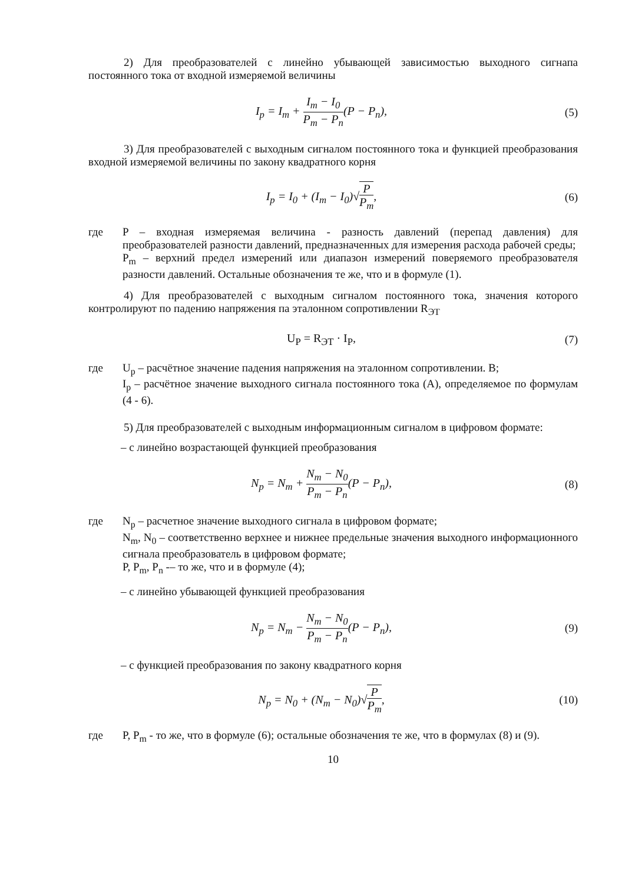2) Для преобразователей с линейно убывающей зависимостью выходного сигнапа постоянного тока от входной измеряемой величины
I<sub>p</sub> = I<sub>m</sub> + I<sub>m</sub> − I<sub>0</sub> P<sub>m</sub> − P<sub>n</sub>(P − P<sub>n</sub>),
(5)
3) Для преобразователей с выходным сигналом постоянного тока и функцией преобразования входной измеряемой величины по закону квадратного корня
I<sub>p</sub> = I<sub>0</sub> + (I<sub>m</sub> − I<sub>0</sub>)√P P<sub>m</sub>, (6)
где P – входная измеряемая величина - разность давлений (перепад давления) для преобразователей разности давлений, предназначенных для измерения расхода рабочей среды;
P<sub>m</sub> – верхний предел измерений или диапазон измерений поверяемого преобразователя разности давлений. Остальные обозначения те же, что и в формуле (1).
4) Для преобразователей с выходным сигналом постоянного тока, значения которого контролируют по падению напряжения па эталонном сопротивлении R<sub>ЭТ</sub>
U<sub>P</sub> = R<sub>ЭТ</sub> · I<sub>P</sub>, (7)
где U<sub>p</sub> – расчётное значение падения напряжения на эталонном сопротивлении. В;
I<sub>p</sub> – расчётное значение выходного сигнала постоянного тока (А), определяемое по формулам (4 - 6).
5) Для преобразователей с выходным информационным сигналом в цифровом формате:
– с линейно возрастающей функцией преобразования
N<sub>p</sub> = N<sub>m</sub> + N<sub>m</sub> − N<sub>0</sub> P<sub>m</sub> − P<sub>n</sub>(P − P<sub>n</sub>),
(8)
где N<sub>p</sub> – расчетное значение выходного сигнала в цифровом формате;
N<sub>m</sub>, N<sub>0</sub> – соответственно верхнее и нижнее предельные значения выходного информационного сигнала преобразователь в цифровом формате;
P, P<sub>m</sub>, P<sub>n</sub> -– то же, что и в формуле (4);
– с линейно убывающей функцией преобразования
N<sub>p</sub> = N<sub>m</sub> − N<sub>m</sub> − N<sub>0</sub> P<sub>m</sub> − P<sub>n</sub>(P − P<sub>n</sub>),
(9)
– с функцией преобразования по закону квадратного корня
N<sub>p</sub> = N<sub>0</sub> + (N<sub>m</sub> − N<sub>0</sub>)√P P<sub>m</sub>,
(10)
где P, P<sub>m</sub> - то же, что в формуле (6); остальные обозначения те же, что в формулах (8) и (9).
10